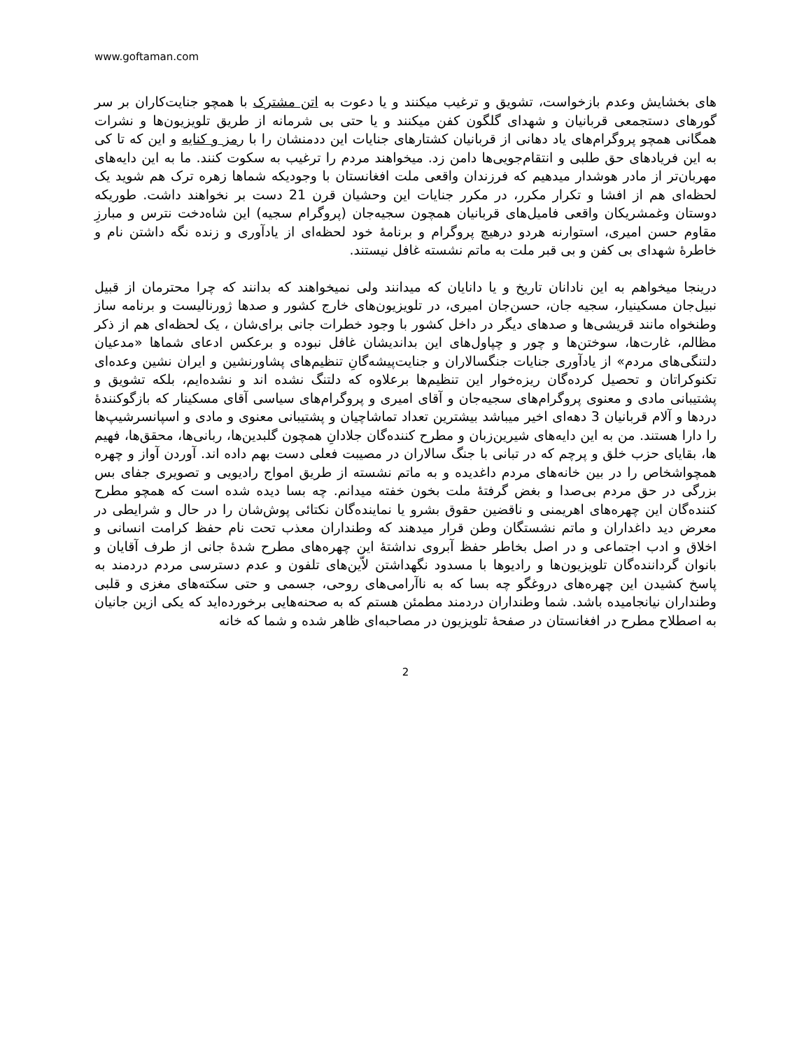www.goftaman.com
های بخشایش وعدم بازخواست، تشویق و ترغیب میکنند و یا دعوت به اتن مشترک با همچو جنایت‌کاران بر سر گورهای دستجمعی قربانیان و شهدای گلگون کفن میکنند و یا حتی بی شرمانه از طریق تلویزیون‌ها و نشرات همگانی همچو پروگرام‌های یاد دهانی از قربانیان کشتارهای جنایات این ددمنشان را با رمز و کنایه و این که تا کی به این فریادهای حق طلبی و انتقام‌جویی‌ها دامن زد. میخواهند مردم را ترغیب به سکوت کنند. ما به این دایه‌های مهربان‌تر از مادر هوشدار میدهیم که فرزندان واقعی ملت افغانستان با وجودیکه شماها زهره ترک هم شوید یک لحظه‌ای هم از افشا و تکرار مکرر، در مکرر جنایات این وحشیان قرن 21 دست بر نخواهند داشت. طوریکه دوستان وغمشریکان واقعی فامیل‌های قربانیان همچون سجیه‌جان (پروگرام سجیه) این شاه‌دخت نترس و مبارزِ مقاوم حسن امیری، استوارنه هردو درهیچ پروگرام و برنامهٔ خود لحظه‌ای از یادآوری و زنده نگه داشتن نام و خاطرهٔ شهدای بی کفن و بی قبر ملت به ماتم نشسته غافل نیستند.
درینجا میخواهم به این نادانان تاریخ و یا دانایان که میدانند ولی نمیخواهند که بدانند که چرا محترمان از قبیل نبیل‌جان مسکینیار، سجیه جان، حسن‌جان امیری، در تلویزیون‌های خارج کشور و صدها ژورنالیست و برنامه ساز وطنخواه مانند قریشی‌ها و صدهای دیگر در داخل کشور با وجود خطرات جانی برای‌شان ، یک لحظه‌ای هم از ذکر مظالم، غارت‌ها، سوختن‌ها و چور و چپاول‌های این بداندیشان غافل نبوده و برعکس ادعای شماها «مدعیان دلتنگی‌های مردم» از یادآوری جنایات جنگسالاران و جنایت‌پیشه‌گانِ تنظیم‌های پشاورنشین و ایران نشین وعده‌ای تکنوکراتان و تحصیل کرده‌گان ریزه‌خوار این تنظیم‌ها برعلاوه که دلتنگ نشده اند و نشده‌ایم، بلکه تشویق و پشتیبانی مادی و معنوی پروگرام‌های سجیه‌جان و آقای امیری و پروگرام‌های سیاسی آقای مسکینار که بازگوکنندهٔ دردها و آلام قربانیان 3 دهه‌ای اخیر میباشد بیشترین تعداد تماشاچیان و پشتیبانی معنوی و مادی و اسپانسرشیپ‌ها را دارا هستند. من به این دایه‌های شیرین‌زبان و مطرح کننده‌گان جلادانِ همچون گلبدین‌ها، ربانی‌ها، محقق‌ها، فهیم ها، بقایای حزب خلق و پرچم که در تبانی با جنگ سالاران در مصیبت فعلی دست بهم داده اند. آوردن آواز و چهره همچواشخاص را در بین خانه‌های مردم داغدیده و به ماتم نشسته از طریق امواج رادیویی و تصویری جفای بس بزرگی در حق مردم بی‌صدا و بغض گرفتهٔ ملت بخون خفته میدانم. چه بسا دیده شده است که همچو مطرح کننده‌گان این چهره‌های اهریمنی و ناقضین حقوق بشرو یا نماینده‌گان نکتائی پوش‌شان را در حال و شرایطی در معرض دید داغداران و ماتم نشستگان وطن قرار میدهند که وطنداران معذب تحت نام حفظ کرامت انسانی و اخلاق و ادب اجتماعی و در اصل بخاطر حفظ آبروی نداشتهٔ این چهره‌های مطرح شدهٔ جانی از طرف آقایان و بانوان گرداننده‌گان تلویزیون‌ها و رادیوها با مسدود نگهداشتن لاّین‌های تلفون و عدم دسترسی مردم دردمند به پاسخ کشیدن این چهره‌های دروغگو چه بسا که به ناآرامی‌های روحی، جسمی و حتی سکته‌های مغزی و قلبی وطنداران نیانجامیده باشد. شما وطنداران دردمند مطمئن هستم که به صحنه‌هایی برخورده‌اید که یکی ازین جانیان به اصطلاح مطرح در افغانستان در صفحهٔ تلویزیون در مصاحبه‌ای ظاهر شده و شما که خانه
2